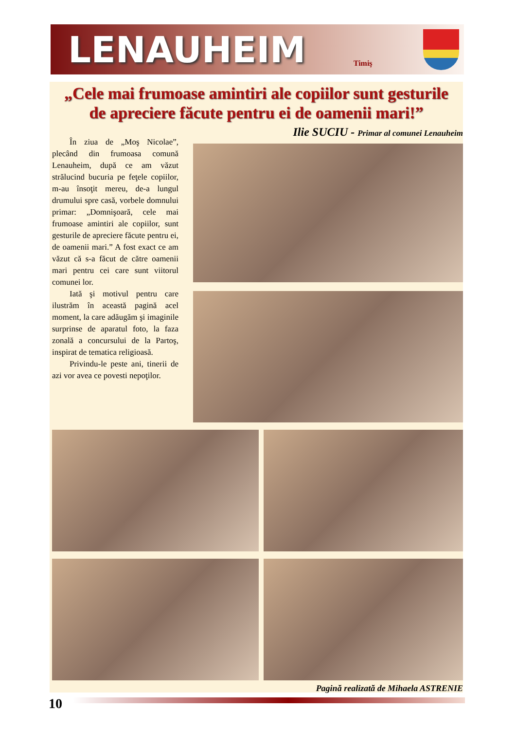LENAUHEIM
Timiş
„Cele mai frumoase amintiri ale copiilor sunt gesturile
de apreciere făcute pentru ei de oamenii mari!”
Ilie SUCIU - Primar al comunei Lenauheim
În ziua de „Moş Nicolae”, plecând din frumoasa comună Lenauheim, după ce am văzut strălucind bucuria pe feţele copiilor, m-au însoţit mereu, de-a lungul drumului spre casă, vorbele domnului primar: „Domnişoară, cele mai frumoase amintiri ale copiilor, sunt gesturile de apreciere făcute pentru ei, de oamenii mari.” A fost exact ce am văzut că s-a făcut de către oamenii mari pentru cei care sunt viitorul comunei lor.
Iată şi motivul pentru care ilustrăm în această pagină acel moment, la care adăugăm şi imaginile surprinse de aparatul foto, la faza zonală a concursului de la Partoş, inspirat de tematica religioasă.
Privindu-le peste ani, tinerii de azi vor avea ce povesti nepoţilor.
Pagină realizată de Mihaela ASTRENIE
10